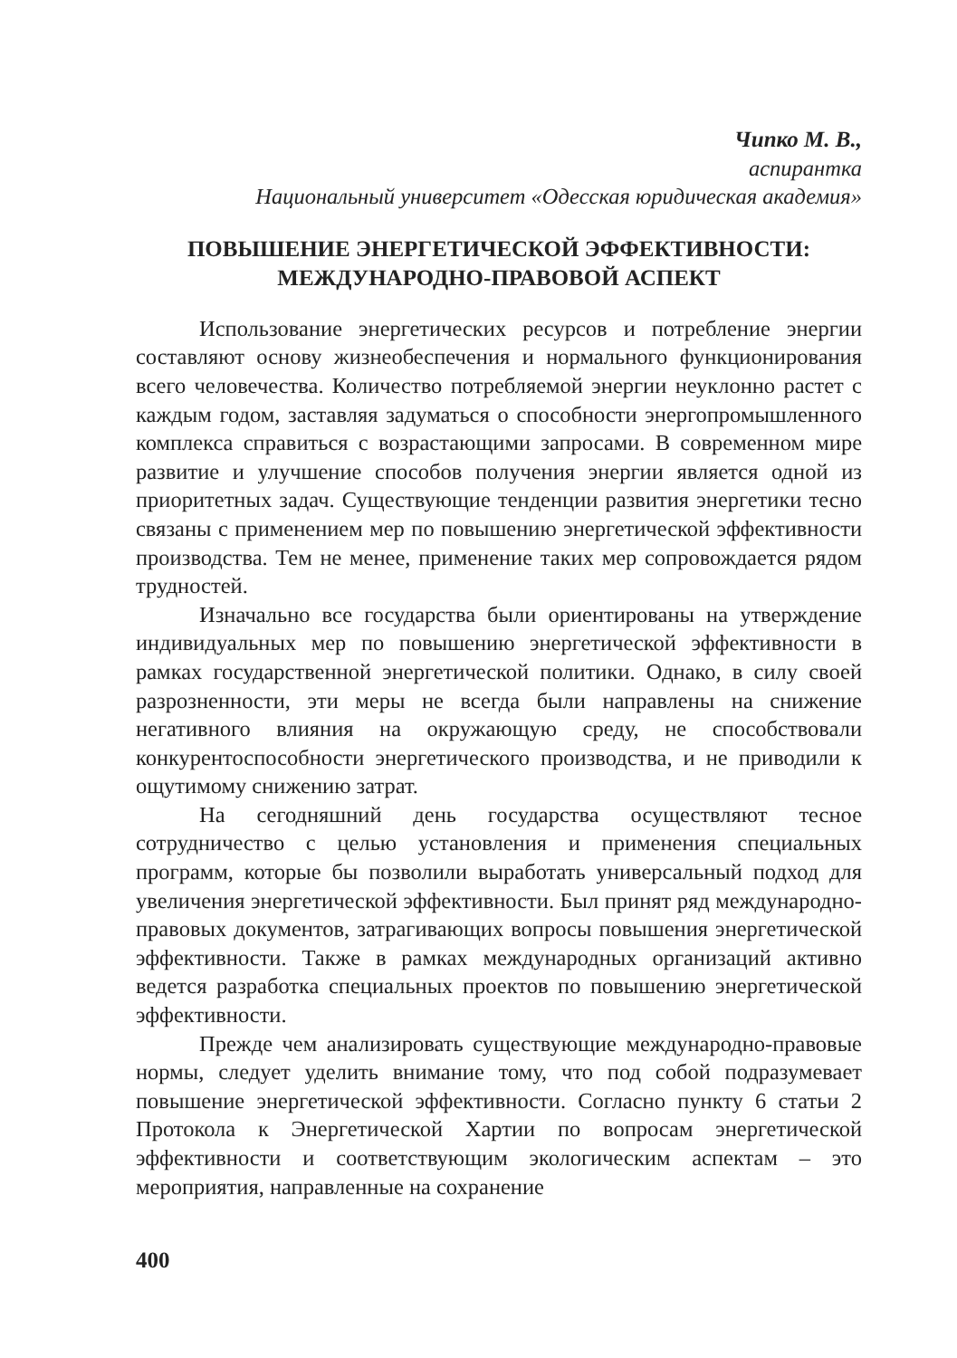Чипко М. В.,
аспирантка
Национальный университет «Одесская юридическая академия»
ПОВЫШЕНИЕ ЭНЕРГЕТИЧЕСКОЙ ЭФФЕКТИВНОСТИ:
МЕЖДУНАРОДНО-ПРАВОВОЙ АСПЕКТ
Использование энергетических ресурсов и потребление энергии составляют основу жизнеобеспечения и нормального функционирования всего человечества. Количество потребляемой энергии неуклонно растет с каждым годом, заставляя задуматься о способности энергопромышленного комплекса справиться с возрастающими запросами. В современном мире развитие и улучшение способов получения энергии является одной из приоритетных задач. Существующие тенденции развития энергетики тесно связаны с применением мер по повышению энергетической эффективности производства. Тем не менее, применение таких мер сопровождается рядом трудностей.
Изначально все государства были ориентированы на утверждение индивидуальных мер по повышению энергетической эффективности в рамках государственной энергетической политики. Однако, в силу своей разрозненности, эти меры не всегда были направлены на снижение негативного влияния на окружающую среду, не способствовали конкурентоспособности энергетического производства, и не приводили к ощутимому снижению затрат.
На сегодняшний день государства осуществляют тесное сотрудничество с целью установления и применения специальных программ, которые бы позволили выработать универсальный подход для увеличения энергетической эффективности. Был принят ряд международно-правовых документов, затрагивающих вопросы повышения энергетической эффективности. Также в рамках международных организаций активно ведется разработка специальных проектов по повышению энергетической эффективности.
Прежде чем анализировать существующие международно-правовые нормы, следует уделить внимание тому, что под собой подразумевает повышение энергетической эффективности. Согласно пункту 6 статьи 2 Протокола к Энергетической Хартии по вопросам энергетической эффективности и соответствующим экологическим аспектам – это мероприятия, направленные на сохранение
400